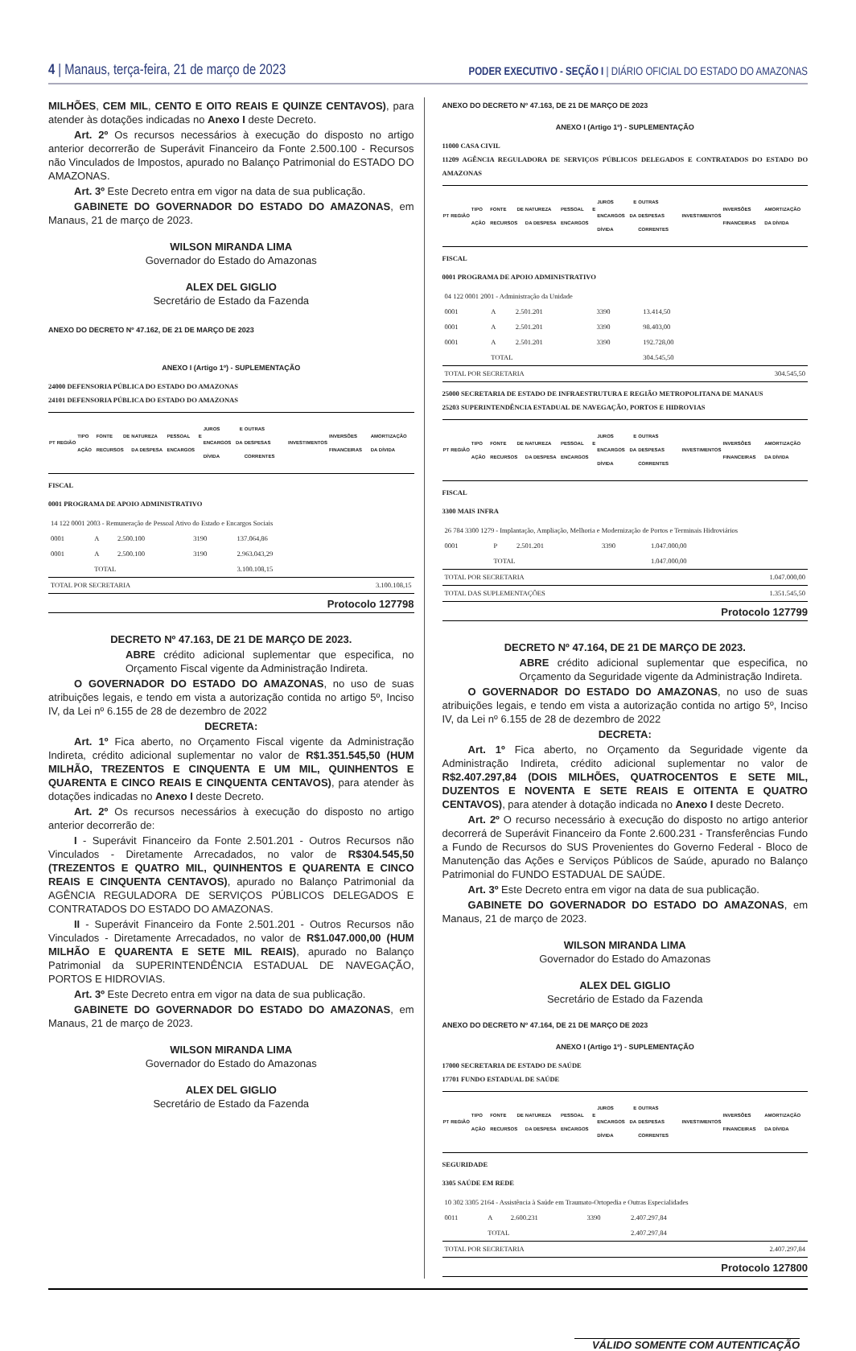4 | Manaus, terça-feira, 21 de março de 2023
PODER EXECUTIVO - SEÇÃO I | DIÁRIO OFICIAL DO ESTADO DO AMAZONAS
MILHÕES, CEM MIL, CENTO E OITO REAIS E QUINZE CENTAVOS), para atender às dotações indicadas no Anexo I deste Decreto.
Art. 2º Os recursos necessários à execução do disposto no artigo anterior decorrerão de Superávit Financeiro da Fonte 2.500.100 - Recursos não Vinculados de Impostos, apurado no Balanço Patrimonial do ESTADO DO AMAZONAS.
Art. 3º Este Decreto entra em vigor na data de sua publicação.
GABINETE DO GOVERNADOR DO ESTADO DO AMAZONAS, em Manaus, 21 de março de 2023.
WILSON MIRANDA LIMA
Governador do Estado do Amazonas
ALEX DEL GIGLIO
Secretário de Estado da Fazenda
ANEXO DO DECRETO Nº 47.162, DE 21 DE MARÇO DE 2023
ANEXO I (Artigo 1º) - SUPLEMENTAÇÃO
24000 DEFENSORIA PÚBLICA DO ESTADO DO AMAZONAS
24101 DEFENSORIA PÚBLICA DO ESTADO DO AMAZONAS
| PT | REGIÃO | TIPO AÇÃO | FONTE DE RECURSOS | NATUREZA DA DESPESA | PESSOAL E ENCARGOS | JUROS E ENCARGOS DA DÍVIDA | OUTRAS DESPESAS CORRENTES | INVESTIMENTOS | INVERSÕES FINANCEIRAS | AMORTIZAÇÃO DA DÍVIDA |
| --- | --- | --- | --- | --- | --- | --- | --- | --- | --- | --- |
FISCAL
0001 PROGRAMA DE APOIO ADMINISTRATIVO
| 14 122 0001 2003 - Remuneração de Pessoal Ativo do Estado e Encargos Sociais | | | | | |
| 0001 | A | 2.500.100 | 3190 | 137.064,86 | |
| 0001 | A | 2.500.100 | 3190 | 2.963.043,29 | |
| | TOTAL | | | 3.100.108,15 | |
| TOTAL POR SECRETARIA | | | | | 3.100.108,15 |
Protocolo 127798
DECRETO Nº 47.163, DE 21 DE MARÇO DE 2023.
ABRE crédito adicional suplementar que especifica, no Orçamento Fiscal vigente da Administração Indireta.
O GOVERNADOR DO ESTADO DO AMAZONAS, no uso de suas atribuições legais, e tendo em vista a autorização contida no artigo 5º, Inciso IV, da Lei nº 6.155 de 28 de dezembro de 2022
DECRETA:
Art. 1º Fica aberto, no Orçamento Fiscal vigente da Administração Indireta, crédito adicional suplementar no valor de R$1.351.545,50 (HUM MILHÃO, TREZENTOS E CINQUENTA E UM MIL, QUINHENTOS E QUARENTA E CINCO REAIS E CINQUENTA CENTAVOS), para atender às dotações indicadas no Anexo I deste Decreto.
Art. 2º Os recursos necessários à execução do disposto no artigo anterior decorrerão de:
I - Superávit Financeiro da Fonte 2.501.201 - Outros Recursos não Vinculados - Diretamente Arrecadados, no valor de R$304.545,50 (TREZENTOS E QUATRO MIL, QUINHENTOS E QUARENTA E CINCO REAIS E CINQUENTA CENTAVOS), apurado no Balanço Patrimonial da AGÊNCIA REGULADORA DE SERVIÇOS PÚBLICOS DELEGADOS E CONTRATADOS DO ESTADO DO AMAZONAS.
II - Superávit Financeiro da Fonte 2.501.201 - Outros Recursos não Vinculados - Diretamente Arrecadados, no valor de R$1.047.000,00 (HUM MILHÃO E QUARENTA E SETE MIL REAIS), apurado no Balanço Patrimonial da SUPERINTENDÊNCIA ESTADUAL DE NAVEGAÇÃO, PORTOS E HIDROVIAS.
Art. 3º Este Decreto entra em vigor na data de sua publicação.
GABINETE DO GOVERNADOR DO ESTADO DO AMAZONAS, em Manaus, 21 de março de 2023.
WILSON MIRANDA LIMA
Governador do Estado do Amazonas
ALEX DEL GIGLIO
Secretário de Estado da Fazenda
ANEXO DO DECRETO Nº 47.163, DE 21 DE MARÇO DE 2023
ANEXO I (Artigo 1º) - SUPLEMENTAÇÃO
11000 CASA CIVIL
11209 AGÊNCIA REGULADORA DE SERVIÇOS PÚBLICOS DELEGADOS E CONTRATADOS DO ESTADO DO AMAZONAS
| PT | REGIÃO | TIPO AÇÃO | FONTE DE RECURSOS | NATUREZA DA DESPESA | PESSOAL E ENCARGOS | JUROS E ENCARGOS DA DÍVIDA | OUTRAS DESPESAS CORRENTES | INVESTIMENTOS | INVERSÕES FINANCEIRAS | AMORTIZAÇÃO DA DÍVIDA |
| --- | --- | --- | --- | --- | --- | --- | --- | --- | --- | --- |
FISCAL
0001 PROGRAMA DE APOIO ADMINISTRATIVO
| 04 122 0001 2001 - Administração da Unidade | | | | | |
| 0001 | A | 2.501.201 | 3390 | 13.414,50 | |
| 0001 | A | 2.501.201 | 3390 | 98.403,00 | |
| 0001 | A | 2.501.201 | 3390 | 192.728,00 | |
| | TOTAL | | | 304.545,50 | |
| TOTAL POR SECRETARIA | | | | | 304.545,50 |
25000 SECRETARIA DE ESTADO DE INFRAESTRUTURA E REGIÃO METROPOLITANA DE MANAUS
25203 SUPERINTENDÊNCIA ESTADUAL DE NAVEGAÇÃO, PORTOS E HIDROVIAS
| PT | REGIÃO | TIPO AÇÃO | FONTE DE RECURSOS | NATUREZA DA DESPESA | PESSOAL E ENCARGOS | JUROS E ENCARGOS DA DÍVIDA | OUTRAS DESPESAS CORRENTES | INVESTIMENTOS | INVERSÕES FINANCEIRAS | AMORTIZAÇÃO DA DÍVIDA |
| --- | --- | --- | --- | --- | --- | --- | --- | --- | --- | --- |
FISCAL
3300 MAIS INFRA
| 26 784 3300 1279 - Implantação, Ampliação, Melhoria e Modernização de Portos e Terminais Hidroviários | | | | | |
| 0001 | P | 2.501.201 | 3390 | 1.047.000,00 | |
| | TOTAL | | | 1.047.000,00 | |
| TOTAL POR SECRETARIA | | | | | 1.047.000,00 |
| TOTAL DAS SUPLEMENTAÇÕES | | | | | 1.351.545,50 |
Protocolo 127799
DECRETO Nº 47.164, DE 21 DE MARÇO DE 2023.
ABRE crédito adicional suplementar que especifica, no Orçamento da Seguridade vigente da Administração Indireta.
O GOVERNADOR DO ESTADO DO AMAZONAS, no uso de suas atribuições legais, e tendo em vista a autorização contida no artigo 5º, Inciso IV, da Lei nº 6.155 de 28 de dezembro de 2022
DECRETA:
Art. 1º Fica aberto, no Orçamento da Seguridade vigente da Administração Indireta, crédito adicional suplementar no valor de R$2.407.297,84 (DOIS MILHÕES, QUATROCENTOS E SETE MIL, DUZENTOS E NOVENTA E SETE REAIS E OITENTA E QUATRO CENTAVOS), para atender à dotação indicada no Anexo I deste Decreto.
Art. 2º O recurso necessário à execução do disposto no artigo anterior decorrerá de Superávit Financeiro da Fonte 2.600.231 - Transferências Fundo a Fundo de Recursos do SUS Provenientes do Governo Federal - Bloco de Manutenção das Ações e Serviços Públicos de Saúde, apurado no Balanço Patrimonial do FUNDO ESTADUAL DE SAÚDE.
Art. 3º Este Decreto entra em vigor na data de sua publicação.
GABINETE DO GOVERNADOR DO ESTADO DO AMAZONAS, em Manaus, 21 de março de 2023.
WILSON MIRANDA LIMA
Governador do Estado do Amazonas
ALEX DEL GIGLIO
Secretário de Estado da Fazenda
ANEXO DO DECRETO Nº 47.164, DE 21 DE MARÇO DE 2023
ANEXO I (Artigo 1º) - SUPLEMENTAÇÃO
17000 SECRETARIA DE ESTADO DE SAÚDE
17701 FUNDO ESTADUAL DE SAÚDE
| PT | REGIÃO | TIPO AÇÃO | FONTE DE RECURSOS | NATUREZA DA DESPESA | PESSOAL E ENCARGOS | JUROS E ENCARGOS DA DÍVIDA | OUTRAS DESPESAS CORRENTES | INVESTIMENTOS | INVERSÕES FINANCEIRAS | AMORTIZAÇÃO DA DÍVIDA |
| --- | --- | --- | --- | --- | --- | --- | --- | --- | --- | --- |
SEGURIDADE
3305 SAÚDE EM REDE
| 10 302 3305 2164 - Assistência à Saúde em Traumato-Ortopedia e Outras Especialidades | | | | | |
| 0011 | A | 2.600.231 | 3390 | 2.407.297,84 | |
| | TOTAL | | | 2.407.297,84 | |
| TOTAL POR SECRETARIA | | | | | 2.407.297,84 |
Protocolo 127800
VÁLIDO SOMENTE COM AUTENTICAÇÃO